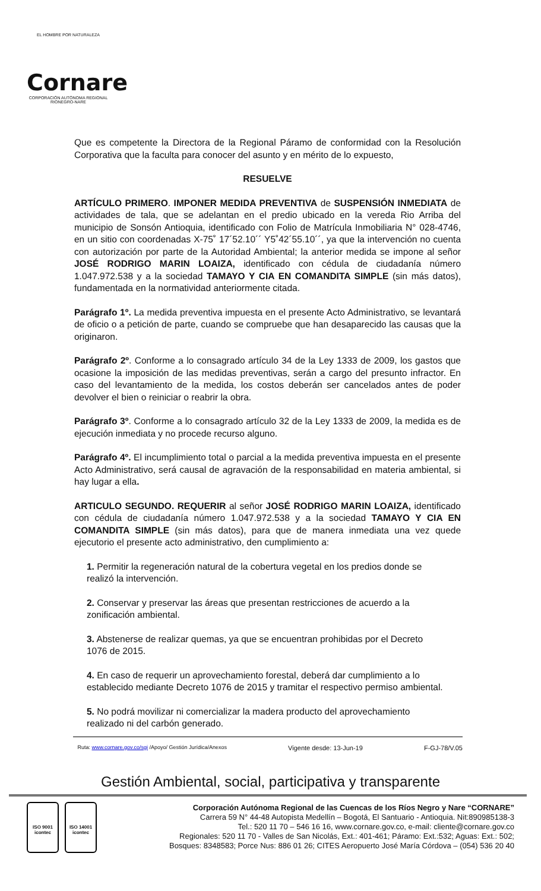EL HOMBRE POR NATURALEZA
Cornare
CORPORACIÓN AUTÓNOMA REGIONAL RIONEGRO-NARE
Que es competente la Directora de la Regional Páramo de conformidad con la Resolución Corporativa que la faculta para conocer del asunto y en mérito de lo expuesto,
RESUELVE
ARTÍCULO PRIMERO. IMPONER MEDIDA PREVENTIVA de SUSPENSIÓN INMEDIATA de actividades de tala, que se adelantan en el predio ubicado en la vereda Rio Arriba del municipio de Sonsón Antioquia, identificado con Folio de Matrícula Inmobiliaria N° 028-4746, en un sitio con coordenadas X-75˚ 17´52.10´´ Y5˚42´55.10´´, ya que la intervención no cuenta con autorización por parte de la Autoridad Ambiental; la anterior medida se impone al señor JOSÉ RODRIGO MARIN LOAIZA, identificado con cédula de ciudadanía número 1.047.972.538 y a la sociedad TAMAYO Y CIA EN COMANDITA SIMPLE (sin más datos), fundamentada en la normatividad anteriormente citada.
Parágrafo 1º. La medida preventiva impuesta en el presente Acto Administrativo, se levantará de oficio o a petición de parte, cuando se compruebe que han desaparecido las causas que la originaron.
Parágrafo 2º. Conforme a lo consagrado artículo 34 de la Ley 1333 de 2009, los gastos que ocasione la imposición de las medidas preventivas, serán a cargo del presunto infractor. En caso del levantamiento de la medida, los costos deberán ser cancelados antes de poder devolver el bien o reiniciar o reabrir la obra.
Parágrafo 3º. Conforme a lo consagrado artículo 32 de la Ley 1333 de 2009, la medida es de ejecución inmediata y no procede recurso alguno.
Parágrafo 4º. El incumplimiento total o parcial a la medida preventiva impuesta en el presente Acto Administrativo, será causal de agravación de la responsabilidad en materia ambiental, si hay lugar a ella.
ARTICULO SEGUNDO. REQUERIR al señor JOSÉ RODRIGO MARIN LOAIZA, identificado con cédula de ciudadanía número 1.047.972.538 y a la sociedad TAMAYO Y CIA EN COMANDITA SIMPLE (sin más datos), para que de manera inmediata una vez quede ejecutorio el presente acto administrativo, den cumplimiento a:
1. Permitir la regeneración natural de la cobertura vegetal en los predios donde se realizó la intervención.
2. Conservar y preservar las áreas que presentan restricciones de acuerdo a la zonificación ambiental.
3. Abstenerse de realizar quemas, ya que se encuentran prohibidas por el Decreto 1076 de 2015.
4. En caso de requerir un aprovechamiento forestal, deberá dar cumplimiento a lo establecido mediante Decreto 1076 de 2015 y tramitar el respectivo permiso ambiental.
5. No podrá movilizar ni comercializar la madera producto del aprovechamiento realizado ni del carbón generado.
Ruta: www.cornare.gov.co/sgi /Apoyo/ Gestión Jurídica/Anexos
Vigente desde: 13-Jun-19 F-GJ-78/V.05
Gestión Ambiental, social, participativa y transparente
ISO 9001
icontec
ISO 14001
icontec
Corporación Autónoma Regional de las Cuencas de los Ríos Negro y Nare “CORNARE”
Carrera 59 N° 44-48 Autopista Medellín – Bogotá, El Santuario - Antioquia. Nit:890985138-3
Tel.: 520 11 70 – 546 16 16, www.cornare.gov.co, e-mail: cliente@cornare.gov.co
Regionales: 520 11 70 - Valles de San Nicolás, Ext.: 401-461; Páramo: Ext.:532; Aguas: Ext.: 502;
Bosques: 8348583; Porce Nus: 886 01 26; CITES Aeropuerto José María Córdova – (054) 536 20 40